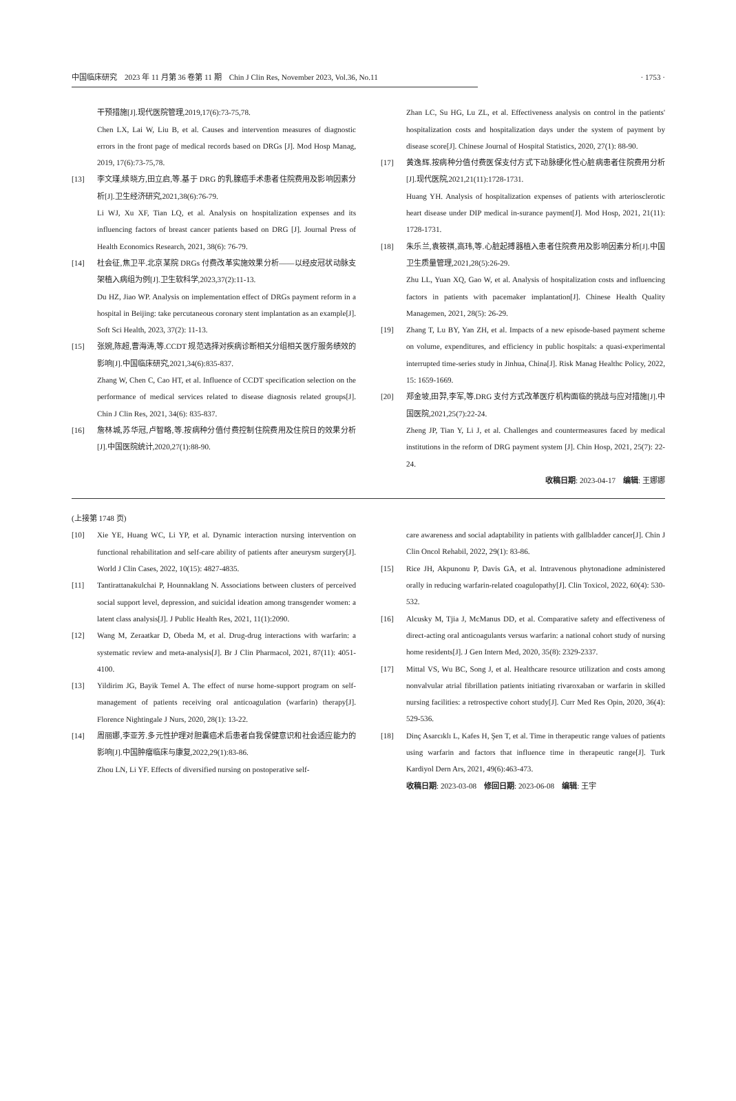中国临床研究　2023 年 11 月第 36 卷第 11 期　Chin J Clin Res, November 2023, Vol.36, No.11 · 1753 ·
干预措施[J].现代医院管理,2019,17(6):73-75,78.
Chen LX, Lai W, Liu B, et al. Causes and intervention measures of diagnostic errors in the front page of medical records based on DRGs [J]. Mod Hosp Manag, 2019, 17(6):73-75,78.
[13] 李文瑾,续晓方,田立启,等.基于 DRG 的乳腺癌手术患者住院费用及影响因素分析[J].卫生经济研究,2021,38(6):76-79.
Li WJ, Xu XF, Tian LQ, et al. Analysis on hospitalization expenses and its influencing factors of breast cancer patients based on DRG [J]. Journal Press of Health Economics Research, 2021, 38(6): 76-79.
[14] 杜会征,焦卫平.北京某院 DRGs 付费改革实施效果分析——以经皮冠状动脉支架植入病组为例[J].卫生软科学,2023,37(2):11-13.
Du HZ, Jiao WP. Analysis on implementation effect of DRGs payment reform in a hospital in Beijing: take percutaneous coronary stent implantation as an example[J]. Soft Sci Health, 2023, 37(2): 11-13.
[15] 张婉,陈超,曹海涛,等.CCDT 规范选择对疾病诊断相关分组相关医疗服务绩效的影响[J].中国临床研究,2021,34(6):835-837.
Zhang W, Chen C, Cao HT, et al. Influence of CCDT specification selection on the performance of medical services related to disease diagnosis related groups[J]. Chin J Clin Res, 2021, 34(6): 835-837.
[16] 詹林城,苏华冠,卢智略,等.按病种分值付费控制住院费用及住院日的效果分析[J].中国医院统计,2020,27(1):88-90.
Zhan LC, Su HG, Lu ZL, et al. Effectiveness analysis on control in the patients' hospitalization costs and hospitalization days under the system of payment by disease score[J]. Chinese Journal of Hospital Statistics, 2020, 27(1): 88-90.
[17] 黄逸辉.按病种分值付费医保支付方式下动脉硬化性心脏病患者住院费用分析[J].现代医院,2021,21(11):1728-1731.
Huang YH. Analysis of hospitalization expenses of patients with arteriosclerotic heart disease under DIP medical in-surance payment[J]. Mod Hosp, 2021, 21(11): 1728-1731.
[18] 朱乐兰,袁筱祺,高玮,等.心脏起搏器植入患者住院费用及影响因素分析[J].中国卫生质量管理,2021,28(5):26-29.
Zhu LL, Yuan XQ, Gao W, et al. Analysis of hospitalization costs and influencing factors in patients with pacemaker implantation[J]. Chinese Health Quality Managemen, 2021, 28(5): 26-29.
[19] Zhang T, Lu BY, Yan ZH, et al. Impacts of a new episode-based payment scheme on volume, expenditures, and efficiency in public hospitals: a quasi-experimental interrupted time-series study in Jinhua, China[J]. Risk Manag Healthc Policy, 2022, 15: 1659-1669.
[20] 郑金坡,田羿,李军,等.DRG 支付方式改革医疗机构面临的挑战与应对措施[J].中国医院,2021,25(7):22-24.
Zheng JP, Tian Y, Li J, et al. Challenges and countermeasures faced by medical institutions in the reform of DRG payment system [J]. Chin Hosp, 2021, 25(7): 22-24.
收稿日期: 2023-04-17　编辑: 王娜娜
(上接第 1748 页)
[10] Xie YE, Huang WC, Li YP, et al. Dynamic interaction nursing intervention on functional rehabilitation and self-care ability of patients after aneurysm surgery[J]. World J Clin Cases, 2022, 10(15): 4827-4835.
[11] Tantirattanakulchai P, Hounnaklang N. Associations between clusters of perceived social support level, depression, and suicidal ideation among transgender women: a latent class analysis[J]. J Public Health Res, 2021, 11(1):2090.
[12] Wang M, Zeraatkar D, Obeda M, et al. Drug-drug interactions with warfarin: a systematic review and meta-analysis[J]. Br J Clin Pharmacol, 2021, 87(11): 4051-4100.
[13] Yildirim JG, Bayik Temel A. The effect of nurse home-support program on self-management of patients receiving oral anticoagulation (warfarin) therapy[J]. Florence Nightingale J Nurs, 2020, 28(1): 13-22.
[14] 周丽娜,李亚芳.多元性护理对胆囊癌术后患者自我保健意识和社会适应能力的影响[J].中国肿瘤临床与康复,2022,29(1):83-86.
Zhou LN, Li YF. Effects of diversified nursing on postoperative self-
care awareness and social adaptability in patients with gallbladder cancer[J]. Chin J Clin Oncol Rehabil, 2022, 29(1): 83-86.
[15] Rice JH, Akpunonu P, Davis GA, et al. Intravenous phytonadione administered orally in reducing warfarin-related coagulopathy[J]. Clin Toxicol, 2022, 60(4): 530-532.
[16] Alcusky M, Tjia J, McManus DD, et al. Comparative safety and effectiveness of direct-acting oral anticoagulants versus warfarin: a national cohort study of nursing home residents[J]. J Gen Intern Med, 2020, 35(8): 2329-2337.
[17] Mittal VS, Wu BC, Song J, et al. Healthcare resource utilization and costs among nonvalvular atrial fibrillation patients initiating rivaroxaban or warfarin in skilled nursing facilities: a retrospective cohort study[J]. Curr Med Res Opin, 2020, 36(4): 529-536.
[18] Dinç Asarcıklı L, Kafes H, Şen T, et al. Time in therapeutic range values of patients using warfarin and factors that influence time in therapeutic range[J]. Turk Kardiyol Dern Ars, 2021, 49(6):463-473.
收稿日期: 2023-03-08　修回日期: 2023-06-08　编辑: 王宇